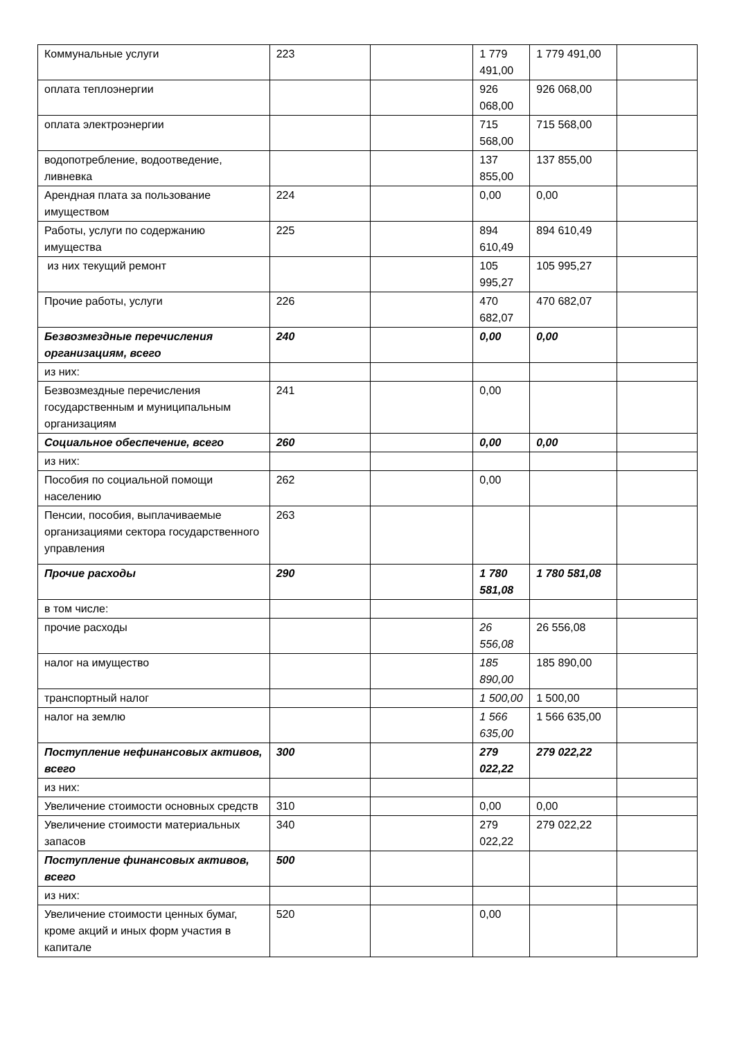| Коммунальные услуги | 223 | | 1 779 491,00 | 1 779 491,00 | |
| оплата теплоэнергии | | | 926 068,00 | 926 068,00 | |
| оплата электроэнергии | | | 715 568,00 | 715 568,00 | |
| водопотребление, водоотведение, ливневка | | | 137 855,00 | 137 855,00 | |
| Арендная плата за пользование имуществом | 224 | | 0,00 | 0,00 | |
| Работы, услуги по содержанию имущества | 225 | | 894 610,49 | 894 610,49 | |
| из них текущий ремонт | | | 105 995,27 | 105 995,27 | |
| Прочие работы, услуги | 226 | | 470 682,07 | 470 682,07 | |
| Безвозмездные перечисления организациям, всего | 240 | | 0,00 | 0,00 | |
| из них: | | | | | |
| Безвозмездные перечисления государственным и муниципальным организациям | 241 | | 0,00 | | |
| Социальное обеспечение, всего | 260 | | 0,00 | 0,00 | |
| из них: | | | | | |
| Пособия по социальной помощи населению | 262 | | 0,00 | | |
| Пенсии, пособия, выплачиваемые организациями сектора государственного управления | 263 | | | | |
| Прочие расходы | 290 | | 1 780 581,08 | 1 780 581,08 | |
| в том числе: | | | | | |
| прочие расходы | | | 26 556,08 | 26 556,08 | |
| налог на имущество | | | 185 890,00 | 185 890,00 | |
| транспортный налог | | | 1 500,00 | 1 500,00 | |
| налог на землю | | | 1 566 635,00 | 1 566 635,00 | |
| Поступление нефинансовых активов, всего | 300 | | 279 022,22 | 279 022,22 | |
| из них: | | | | | |
| Увеличение стоимости основных средств | 310 | | 0,00 | 0,00 | |
| Увеличение стоимости материальных запасов | 340 | | 279 022,22 | 279 022,22 | |
| Поступление финансовых активов, всего | 500 | | | | |
| из них: | | | | | |
| Увеличение стоимости ценных бумаг, кроме акций и иных форм участия в капитале | 520 | | 0,00 | | |